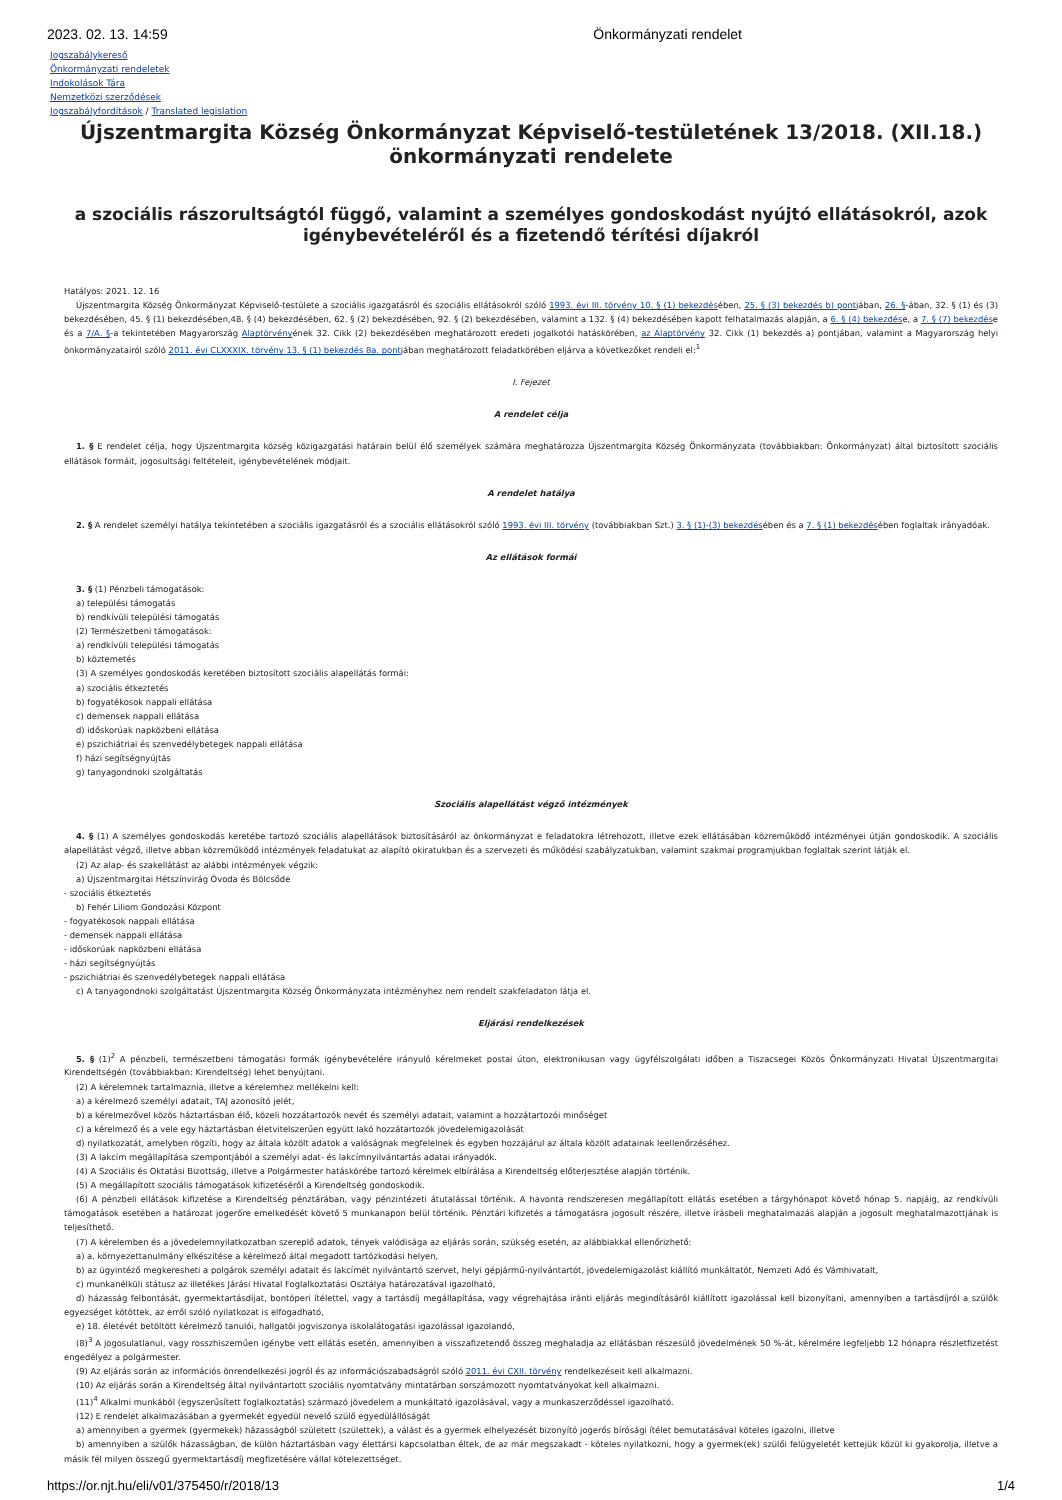2023. 02. 13. 14:59 Önkormányzati rendelet
Jogszabálykereső
Önkormányzati rendeletek
Indokolások Tára
Nemzetközi szerződések
Jogszabályfordítások / Translated legislation
Újszentmargita Község Önkormányzat Képviselő-testületének 13/2018. (XII.18.) önkormányzati rendelete
a szociális rászorultságtól függő, valamint a személyes gondoskodást nyújtó ellátásokról, azok igénybevételéről és a fizetendő térítési díjakról
Hatályos: 2021. 12. 16
Újszentmargita Község Önkormányzat Képviselő-testülete a szociális igazgatásról és szociális ellátásokról szóló 1993. évi III. törvény 10. § (1) bekezdésében, 25. § (3) bekezdés b) pontjában, 26. §-ában, 32. § (1) és (3) bekezdésében, 45. § (1) bekezdésében,48. § (4) bekezdésében, 62. § (2) bekezdésében, 92. § (2) bekezdésében, valamint a 132. § (4) bekezdésében kapott felhatalmazás alapján, a 6. § (4) bekezdése, a 7. § (7) bekezdése és a 7/A. §-a tekintetében Magyarország Alaptörvényének 32. Cikk (2) bekezdésében meghatározott eredeti jogalkotói hatáskörében, az Alaptörvény 32. Cikk (1) bekezdés a) pontjában, valamint a Magyarország helyi önkormányzatairól szóló 2011. évi CLXXXIX. törvény 13. § (1) bekezdés 8a. pontjában meghatározott feladatkörében eljárva a következőket rendeli el:<sup>1</sup>
I. Fejezet
A rendelet célja
1. § E rendelet célja, hogy Újszentmargita község közigazgatási határain belül élő személyek számára meghatározza Újszentmargita Község Önkormányzata (továbbiakban: Önkormányzat) által biztosított szociális ellátások formáit, jogosultsági feltételeit, igénybevételének módjait.
A rendelet hatálya
2. § A rendelet személyi hatálya tekintetében a szociális igazgatásról és a szociális ellátásokról szóló 1993. évi III. törvény (továbbiakban Szt.) 3. § (1)-(3) bekezdésében és a 7. § (1) bekezdésében foglaltak irányadóak.
Az ellátások formái
3. § (1) Pénzbeli támogatások:
a) települési támogatás
b) rendkívüli települési támogatás
(2) Természetbeni támogatások:
a) rendkívüli települési támogatás
b) köztemetés
(3) A személyes gondoskodás keretében biztosított szociális alapellátás formái:
a) szociális étkeztetés
b) fogyatékosok nappali ellátása
c) demensek nappali ellátása
d) időskorúak napközbeni ellátása
e) pszichiátriai és szenvedélybetegek nappali ellátása
f) házi segítségnyújtás
g) tanyagondnoki szolgáltatás
Szociális alapellátást végző intézmények
4. § (1) A személyes gondoskodás keretébe tartozó szociális alapellátások biztosításáról az önkormányzat e feladatokra létrehozott, illetve ezek ellátásában közreműködő intézményei útján gondoskodik. A szociális alapellátást végző, illetve abban közreműködő intézmények feladatukat az alapító okiratukban és a szervezeti és működési szabályzatukban, valamint szakmai programjukban foglaltak szerint látják el.
(2) Az alap- és szakellátást az alábbi intézmények végzik:
a) Újszentmargitai Hétszínvirág Óvoda és Bölcsőde
- szociális étkeztetés
b) Fehér Liliom Gondozási Központ
- fogyatékosok nappali ellátása
- demensek nappali ellátása
- időskorúak napközbeni ellátása
- házi segítségnyújtás
- pszichiátriai és szenvedélybetegek nappali ellátása
c) A tanyagondnoki szolgáltatást Újszentmargita Község Önkormányzata intézményhez nem rendelt szakfeladaton látja el.
Eljárási rendelkezések
5. § (1)<sup>2</sup> A pénzbeli, természetbeni támogatási formák igénybevételére irányuló kérelmeket postai úton, elektronikusan vagy ügyfélszolgálati időben a Tiszacsegei Közös Önkormányzati Hivatal Újszentmargitai Kirendeltségén (továbbiakban: Kirendeltség) lehet benyújtani.
(2) A kérelemnek tartalmaznia, illetve a kérelemhez mellékelni kell:
a) a kérelmező személyi adatait, TAJ azonosító jelét,
b) a kérelmezővel közös háztartásban élő, közeli hozzátartozók nevét és személyi adatait, valamint a hozzátartozói minőséget
c) a kérelmező és a vele egy háztartásban életvitelszerűen együtt lakó hozzátartozók jövedelemigazolását
d) nyilatkozatát, amelyben rögzíti, hogy az általa közölt adatok a valóságnak megfelelnek és egyben hozzájárul az általa közölt adatainak leellenőrzéséhez.
(3) A lakcím megállapítása szempontjából a személyi adat- és lakcímnyilvántartás adatai irányadók.
(4) A Szociális és Oktatási Bizottság, illetve a Polgármester hatáskörébe tartozó kérelmek elbírálása a Kirendeltség előterjesztése alapján történik.
(5) A megállapított szociális támogatások kifizetéséről a Kirendeltség gondoskodik.
(6) A pénzbeli ellátások kifizetése a Kirendeltség pénztárában, vagy pénzintézeti átutalással történik. A havonta rendszeresen megállapított ellátás esetében a tárgyhónapot követő hónap 5. napjáig, az rendkívüli támogatások esetében a határozat jogerőre emelkedését követő 5 munkanapon belül történik. Pénztári kifizetés a támogatásra jogosult részére, illetve írásbeli meghatalmazás alapján a jogosult meghatalmazottjának is teljesíthető.
(7) A kérelemben és a jövedelemnyilatkozatban szereplő adatok, tények valódisága az eljárás során, szükség esetén, az alábbiakkal ellenőrizhető:
a) a. környezettanulmány elkészítése a kérelmező által megadott tartózkodási helyen,
b) az ügyintéző megkeresheti a polgárok személyi adatait és lakcímét nyilvántartó szervet, helyi gépjármű-nyilvántartót, jövedelemigazolást kiállító munkáltatót, Nemzeti Adó és Vámhivatalt,
c) munkanélküli státusz az illetékes Járási Hivatal Foglalkoztatási Osztálya határozatával igazolható,
d) házasság felbontását, gyermektartásdíjat, bontóperi ítélettel, vagy a tartásdíj megállapítása, vagy végrehajtása iránti eljárás megindításáról kiállított igazolással kell bizonyítani, amennyiben a tartásdíjról a szülők egyezséget kötöttek, az erről szóló nyilatkozat is elfogadható,
e) 18. életévét betöltött kérelmező tanulói, hallgatói jogviszonya iskolalátogatási igazolással igazolandó,
(8)<sup>3</sup> A jogosulatlanul, vagy rosszhiszeműen igénybe vett ellátás esetén, amennyiben a visszafizetendő összeg meghaladja az ellátásban részesülő jövedelmének 50 %-át, kérelmére legfeljebb 12 hónapra részletfizetést engedélyez a polgármester.
(9) Az eljárás során az információs önrendelkezési jogról és az információszabadságról szóló 2011. évi CXII. törvény rendelkezéseit kell alkalmazni.
(10) Az eljárás során a Kirendeltség által nyilvántartott szociális nyomtatvány mintatárban sorszámozott nyomtatványokat kell alkalmazni.
(11)<sup>4</sup> Alkalmi munkából (egyszerűsített foglalkoztatás) származó jövedelem a munkáltató igazolásával, vagy a munkaszerződéssel igazolható.
(12) E rendelet alkalmazásában a gyermekét egyedül nevelő szülő egyedülállóságát
a) amennyiben a gyermek (gyermekek) házasságból született (születtek), a válást és a gyermek elhelyezését bizonyító jogerős bírósági ítélet bemutatásával köteles igazolni, illetve
b) amennyiben a szülők házasságban, de külön háztartásban vagy élettársi kapcsolatban éltek, de az már megszakadt - köteles nyilatkozni, hogy a gyermek(ek) szülői felügyeletét kettejük közül ki gyakorolja, illetve a másik fél milyen összegű gyermektartásdíj megfizetésére vállal kötelezettséget.
https://or.njt.hu/eli/v01/375450/r/2018/13 1/4